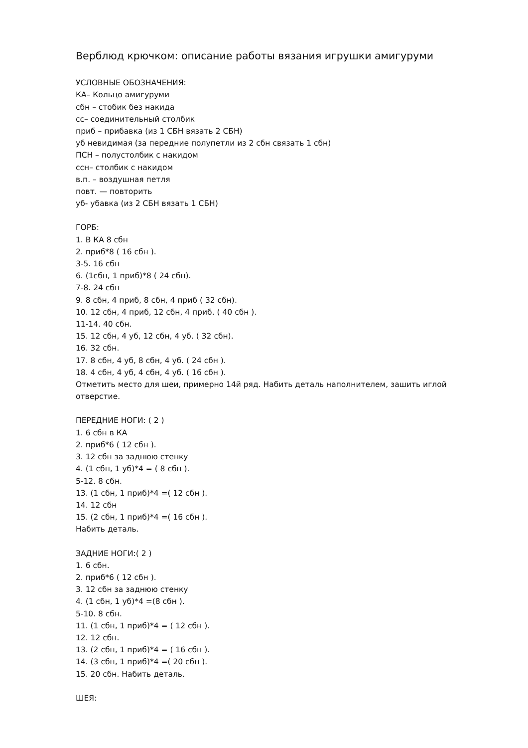Верблюд крючком: описание работы вязания игрушки амигуруми
УСЛОВНЫЕ ОБОЗНАЧЕНИЯ:
КА– Кольцо амигуруми
сбн – стобик без накида
сс– соединительный столбик
приб – прибавка (из 1 СБН вязать 2 СБН)
уб невидимая (за передние полупетли из 2 сбн связать 1 сбн)
ПСН – полустолбик с накидом
ссн– столбик с накидом
в.п. – воздушная петля
повт. — повторить
уб- убавка (из 2 СБН вязать 1 СБН)
ГОРБ:
1. В КА 8 сбн
2. приб*8 ( 16 сбн ).
3-5. 16 сбн
6. (1сбн, 1 приб)*8 ( 24 сбн).
7-8. 24 сбн
9. 8 сбн, 4 приб, 8 сбн, 4 приб ( 32 сбн).
10. 12 сбн, 4 приб, 12 сбн, 4 приб. ( 40 сбн ).
11-14. 40 сбн.
15. 12 сбн, 4 уб, 12 сбн, 4 уб. ( 32 сбн).
16. 32 сбн.
17. 8 сбн, 4 уб, 8 сбн, 4 уб. ( 24 сбн ).
18. 4 сбн, 4 уб, 4 сбн, 4 уб. ( 16 сбн ).
Отметить место для шеи, примерно 14й ряд. Набить деталь наполнителем, зашить иглой отверстие.
ПЕРЕДНИЕ НОГИ: ( 2 )
1. 6 сбн в КА
2. приб*6 ( 12 сбн ).
3. 12 сбн за заднюю стенку
4. (1 сбн, 1 уб)*4 = ( 8 сбн ).
5-12. 8 сбн.
13. (1 сбн, 1 приб)*4 =( 12 сбн ).
14. 12 сбн
15. (2 сбн, 1 приб)*4 =( 16 сбн ).
Набить деталь.
ЗАДНИЕ НОГИ:( 2 )
1. 6 сбн.
2. приб*6 ( 12 сбн ).
3. 12 сбн за заднюю стенку
4. (1 сбн, 1 уб)*4 =(8 сбн ).
5-10. 8 сбн.
11. (1 сбн, 1 приб)*4 = ( 12 сбн ).
12. 12 сбн.
13. (2 сбн, 1 приб)*4 = ( 16 сбн ).
14. (3 сбн, 1 приб)*4 =( 20 сбн ).
15. 20 сбн. Набить деталь.
ШЕЯ: